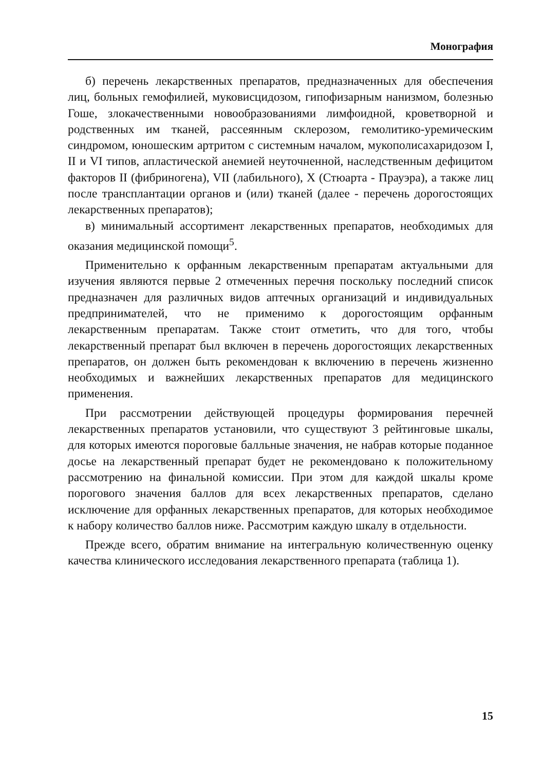Монография
б) перечень лекарственных препаратов, предназначенных для обеспечения лиц, больных гемофилией, муковисцидозом, гипофизарным нанизмом, болезнью Гоше, злокачественными новообразованиями лимфоидной, кроветворной и родственных им тканей, рассеянным склерозом, гемолитико-уремическим синдромом, юношеским артритом с системным началом, мукополисахаридозом I, II и VI типов, апластической анемией неуточненной, наследственным дефицитом факторов II (фибриногена), VII (лабильного), X (Стюарта - Прауэра), а также лиц после трансплантации органов и (или) тканей (далее - перечень дорогостоящих лекарственных препаратов);
в) минимальный ассортимент лекарственных препаратов, необходимых для оказания медицинской помощи<sup>5</sup>.
Применительно к орфанным лекарственным препаратам актуальными для изучения являются первые 2 отмеченных перечня поскольку последний список предназначен для различных видов аптечных организаций и индивидуальных предпринимателей, что не применимо к дорогостоящим орфанным лекарственным препаратам. Также стоит отметить, что для того, чтобы лекарственный препарат был включен в перечень дорогостоящих лекарственных препаратов, он должен быть рекомендован к включению в перечень жизненно необходимых и важнейших лекарственных препаратов для медицинского применения.
При рассмотрении действующей процедуры формирования перечней лекарственных препаратов установили, что существуют 3 рейтинговые шкалы, для которых имеются пороговые балльные значения, не набрав которые поданное досье на лекарственный препарат будет не рекомендовано к положительному рассмотрению на финальной комиссии. При этом для каждой шкалы кроме порогового значения баллов для всех лекарственных препаратов, сделано исключение для орфанных лекарственных препаратов, для которых необходимое к набору количество баллов ниже. Рассмотрим каждую шкалу в отдельности.
Прежде всего, обратим внимание на интегральную количественную оценку качества клинического исследования лекарственного препарата (таблица 1).
15